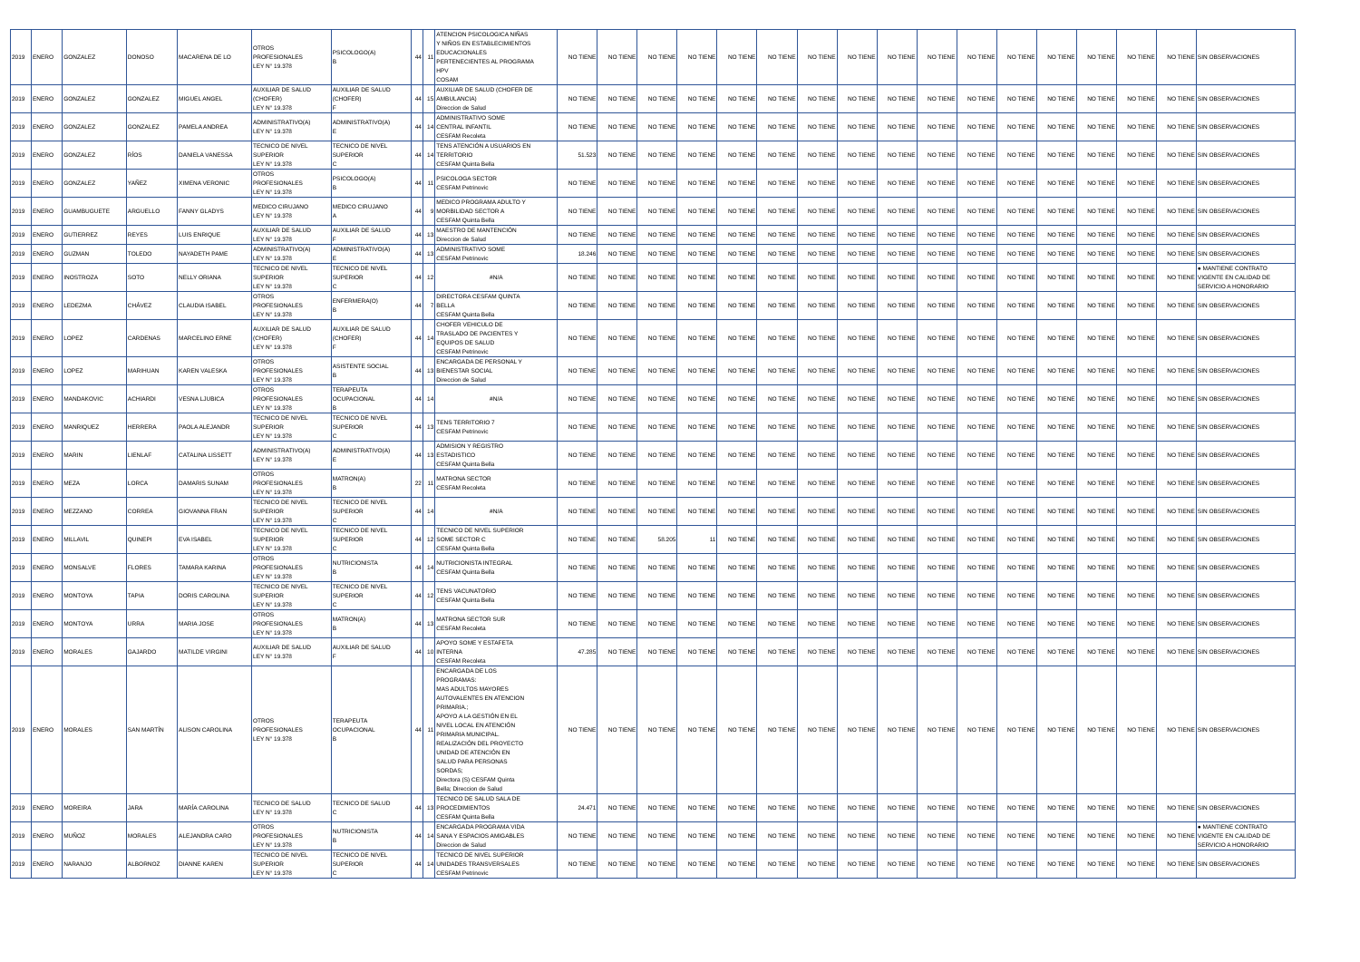| 2019 | ENERO | GONZALEZ | DONOSO | MACARENA DE LO | OTROS PROFESIONALES LEY N° 19.378 | PSICOLOGO(A) B | 44 | 11 | ATENCION PSICOLOGICA NIÑAS Y NIÑOS EN ESTABLECIMIENTOS EDUCACIONALES PERTENECIENTES AL PROGRAMA HPV COSAM | NO TIENE | NO TIENE | NO TIENE | NO TIENE | NO TIENE | NO TIENE | NO TIENE | NO TIENE | NO TIENE | NO TIENE | NO TIENE | NO TIENE | NO TIENE | NO TIENE | NO TIENE | NO TIENE | SIN OBSERVACIONES |
| 2019 | ENERO | GONZALEZ | GONZALEZ | MIGUEL ANGEL | AUXILIAR DE SALUD (CHOFER) LEY N° 19.378 | AUXILIAR DE SALUD (CHOFER) F | 44 | 15 | AUXILIAR DE SALUD (CHOFER DE AMBULANCIA) Direccion de Salud | NO TIENE | NO TIENE | NO TIENE | NO TIENE | NO TIENE | NO TIENE | NO TIENE | NO TIENE | NO TIENE | NO TIENE | NO TIENE | NO TIENE | NO TIENE | NO TIENE | NO TIENE | NO TIENE | SIN OBSERVACIONES |
| 2019 | ENERO | GONZALEZ | GONZALEZ | PAMELA ANDREA | ADMINISTRATIVO(A) LEY N° 19.378 | ADMINISTRATIVO(A) E | 44 | 14 | ADMINISTRATIVO SOME CENTRAL INFANTIL CESFAM Recoleta | NO TIENE | NO TIENE | NO TIENE | NO TIENE | NO TIENE | NO TIENE | NO TIENE | NO TIENE | NO TIENE | NO TIENE | NO TIENE | NO TIENE | NO TIENE | NO TIENE | NO TIENE | NO TIENE | SIN OBSERVACIONES |
| 2019 | ENERO | GONZALEZ | RÍOS | DANIELA VANESSA | TECNICO DE NIVEL SUPERIOR LEY N° 19.378 | TECNICO DE NIVEL SUPERIOR C | 44 | 14 | TENS ATENCIÓN A USUARIOS EN TERRITORIO CESFAM Quinta Bella | 51.523 | NO TIENE | NO TIENE | NO TIENE | NO TIENE | NO TIENE | NO TIENE | NO TIENE | NO TIENE | NO TIENE | NO TIENE | NO TIENE | NO TIENE | NO TIENE | NO TIENE | NO TIENE | SIN OBSERVACIONES |
| 2019 | ENERO | GONZALEZ | YAÑEZ | XIMENA VERONIC | OTROS PROFESIONALES LEY N° 19.378 | PSICOLOGO(A) B | 44 | 11 | PSICOLOGA SECTOR CESFAM Petrinovic | NO TIENE | NO TIENE | NO TIENE | NO TIENE | NO TIENE | NO TIENE | NO TIENE | NO TIENE | NO TIENE | NO TIENE | NO TIENE | NO TIENE | NO TIENE | NO TIENE | NO TIENE | NO TIENE | SIN OBSERVACIONES |
| 2019 | ENERO | GUAMBUGUETE | ARGUELLO | FANNY GLADYS | MEDICO CIRUJANO LEY N° 19.378 | MEDICO CIRUJANO A | 44 | 9 | MEDICO PROGRAMA ADULTO Y MORBILIDAD SECTOR A CESFAM Quinta Bella | NO TIENE | NO TIENE | NO TIENE | NO TIENE | NO TIENE | NO TIENE | NO TIENE | NO TIENE | NO TIENE | NO TIENE | NO TIENE | NO TIENE | NO TIENE | NO TIENE | NO TIENE | NO TIENE | SIN OBSERVACIONES |
| 2019 | ENERO | GUTIERREZ | REYES | LUIS ENRIQUE | AUXILIAR DE SALUD LEY N° 19.378 | AUXILIAR DE SALUD F | 44 | 13 | MAESTRO DE MANTENCIÓN Direccion de Salud | NO TIENE | NO TIENE | NO TIENE | NO TIENE | NO TIENE | NO TIENE | NO TIENE | NO TIENE | NO TIENE | NO TIENE | NO TIENE | NO TIENE | NO TIENE | NO TIENE | NO TIENE | NO TIENE | SIN OBSERVACIONES |
| 2019 | ENERO | GUZMAN | TOLEDO | NAYADETH PAME | ADMINISTRATIVO(A) LEY N° 19.378 | ADMINISTRATIVO(A) E | 44 | 13 | ADMINISTRATIVO SOME CESFAM Petrinovic | 18.246 | NO TIENE | NO TIENE | NO TIENE | NO TIENE | NO TIENE | NO TIENE | NO TIENE | NO TIENE | NO TIENE | NO TIENE | NO TIENE | NO TIENE | NO TIENE | NO TIENE | NO TIENE | SIN OBSERVACIONES |
| 2019 | ENERO | INOSTROZA | SOTO | NELLY ORIANA | TECNICO DE NIVEL SUPERIOR LEY N° 19.378 | TECNICO DE NIVEL SUPERIOR C | 44 | 12 | #N/A | NO TIENE | NO TIENE | NO TIENE | NO TIENE | NO TIENE | NO TIENE | NO TIENE | NO TIENE | NO TIENE | NO TIENE | NO TIENE | NO TIENE | NO TIENE | NO TIENE | NO TIENE | NO TIENE | ● MANTIENE CONTRATO VIGENTE EN CALIDAD DE SERVICIO A HONORARIO |
| 2019 | ENERO | LEDEZMA | CHÁVEZ | CLAUDIA ISABEL | OTROS PROFESIONALES LEY N° 19.378 | ENFERMERA(O) B | 44 | 7 | DIRECTORA CESFAM QUINTA BELLA CESFAM Quinta Bella | NO TIENE | NO TIENE | NO TIENE | NO TIENE | NO TIENE | NO TIENE | NO TIENE | NO TIENE | NO TIENE | NO TIENE | NO TIENE | NO TIENE | NO TIENE | NO TIENE | NO TIENE | NO TIENE | SIN OBSERVACIONES |
| 2019 | ENERO | LOPEZ | CARDENAS | MARCELINO ERNE | AUXILIAR DE SALUD (CHOFER) LEY N° 19.378 | AUXILIAR DE SALUD (CHOFER) F | 44 | 14 | CHOFER VEHICULO DE TRASLADO DE PACIENTES Y EQUIPOS DE SALUD CESFAM Petrinovic | NO TIENE | NO TIENE | NO TIENE | NO TIENE | NO TIENE | NO TIENE | NO TIENE | NO TIENE | NO TIENE | NO TIENE | NO TIENE | NO TIENE | NO TIENE | NO TIENE | NO TIENE | NO TIENE | SIN OBSERVACIONES |
| 2019 | ENERO | LOPEZ | MARIHUAN | KAREN VALESKA | OTROS PROFESIONALES LEY N° 19.378 | ASISTENTE SOCIAL B | 44 | 13 | ENCARGADA DE PERSONAL Y BIENESTAR SOCIAL Direccion de Salud | NO TIENE | NO TIENE | NO TIENE | NO TIENE | NO TIENE | NO TIENE | NO TIENE | NO TIENE | NO TIENE | NO TIENE | NO TIENE | NO TIENE | NO TIENE | NO TIENE | NO TIENE | NO TIENE | SIN OBSERVACIONES |
| 2019 | ENERO | MANDAKOVIC | ACHIARDI | VESNA LJUBICA | OTROS PROFESIONALES LEY N° 19.378 | TERAPEUTA OCUPACIONAL B | 44 | 14 | #N/A | NO TIENE | NO TIENE | NO TIENE | NO TIENE | NO TIENE | NO TIENE | NO TIENE | NO TIENE | NO TIENE | NO TIENE | NO TIENE | NO TIENE | NO TIENE | NO TIENE | NO TIENE | NO TIENE | SIN OBSERVACIONES |
| 2019 | ENERO | MANRIQUEZ | HERRERA | PAOLA ALEJANDR | TECNICO DE NIVEL SUPERIOR LEY N° 19.378 | TECNICO DE NIVEL SUPERIOR C | 44 | 13 | TENS TERRITORIO 7 CESFAM Petrinovic | NO TIENE | NO TIENE | NO TIENE | NO TIENE | NO TIENE | NO TIENE | NO TIENE | NO TIENE | NO TIENE | NO TIENE | NO TIENE | NO TIENE | NO TIENE | NO TIENE | NO TIENE | NO TIENE | SIN OBSERVACIONES |
| 2019 | ENERO | MARIN | LIENLAF | CATALINA LISSETT | ADMINISTRATIVO(A) LEY N° 19.378 | ADMINISTRATIVO(A) E | 44 | 13 | ADMISION Y REGISTRO ESTADISTICO CESFAM Quinta Bella | NO TIENE | NO TIENE | NO TIENE | NO TIENE | NO TIENE | NO TIENE | NO TIENE | NO TIENE | NO TIENE | NO TIENE | NO TIENE | NO TIENE | NO TIENE | NO TIENE | NO TIENE | NO TIENE | SIN OBSERVACIONES |
| 2019 | ENERO | MEZA | LORCA | DAMARIS SUNAM | OTROS PROFESIONALES LEY N° 19.378 | MATRON(A) B | 22 | 11 | MATRONA SECTOR CESFAM Recoleta | NO TIENE | NO TIENE | NO TIENE | NO TIENE | NO TIENE | NO TIENE | NO TIENE | NO TIENE | NO TIENE | NO TIENE | NO TIENE | NO TIENE | NO TIENE | NO TIENE | NO TIENE | NO TIENE | SIN OBSERVACIONES |
| 2019 | ENERO | MEZZANO | CORREA | GIOVANNA FRAN | TECNICO DE NIVEL SUPERIOR LEY N° 19.378 | TECNICO DE NIVEL SUPERIOR C | 44 | 14 | #N/A | NO TIENE | NO TIENE | NO TIENE | NO TIENE | NO TIENE | NO TIENE | NO TIENE | NO TIENE | NO TIENE | NO TIENE | NO TIENE | NO TIENE | NO TIENE | NO TIENE | NO TIENE | NO TIENE | SIN OBSERVACIONES |
| 2019 | ENERO | MILLAVIL | QUINEPI | EVA ISABEL | TECNICO DE NIVEL SUPERIOR LEY N° 19.378 | TECNICO DE NIVEL SUPERIOR C | 44 | 12 | TECNICO DE NIVEL SUPERIOR SOME SECTOR C CESFAM Quinta Bella | NO TIENE | NO TIENE | 58.205 | 11 | NO TIENE | NO TIENE | NO TIENE | NO TIENE | NO TIENE | NO TIENE | NO TIENE | NO TIENE | NO TIENE | NO TIENE | NO TIENE | NO TIENE | SIN OBSERVACIONES |
| 2019 | ENERO | MONSALVE | FLORES | TAMARA KARINA | OTROS PROFESIONALES LEY N° 19.378 | NUTRICIONISTA B | 44 | 14 | NUTRICIONISTA INTEGRAL CESFAM Quinta Bella | NO TIENE | NO TIENE | NO TIENE | NO TIENE | NO TIENE | NO TIENE | NO TIENE | NO TIENE | NO TIENE | NO TIENE | NO TIENE | NO TIENE | NO TIENE | NO TIENE | NO TIENE | NO TIENE | SIN OBSERVACIONES |
| 2019 | ENERO | MONTOYA | TAPIA | DORIS CAROLINA | TECNICO DE NIVEL SUPERIOR LEY N° 19.378 | TECNICO DE NIVEL SUPERIOR C | 44 | 12 | TENS VACUNATORIO CESFAM Quinta Bella | NO TIENE | NO TIENE | NO TIENE | NO TIENE | NO TIENE | NO TIENE | NO TIENE | NO TIENE | NO TIENE | NO TIENE | NO TIENE | NO TIENE | NO TIENE | NO TIENE | NO TIENE | NO TIENE | SIN OBSERVACIONES |
| 2019 | ENERO | MONTOYA | URRA | MARIA JOSE | OTROS PROFESIONALES LEY N° 19.378 | MATRON(A) B | 44 | 13 | MATRONA SECTOR SUR CESFAM Recoleta | NO TIENE | NO TIENE | NO TIENE | NO TIENE | NO TIENE | NO TIENE | NO TIENE | NO TIENE | NO TIENE | NO TIENE | NO TIENE | NO TIENE | NO TIENE | NO TIENE | NO TIENE | NO TIENE | SIN OBSERVACIONES |
| 2019 | ENERO | MORALES | GAJARDO | MATILDE VIRGINI | AUXILIAR DE SALUD LEY N° 19.378 | AUXILIAR DE SALUD F | 44 | 10 | APOYO SOME Y ESTAFETA INTERNA CESFAM Recoleta | 47.285 | NO TIENE | NO TIENE | NO TIENE | NO TIENE | NO TIENE | NO TIENE | NO TIENE | NO TIENE | NO TIENE | NO TIENE | NO TIENE | NO TIENE | NO TIENE | NO TIENE | NO TIENE | SIN OBSERVACIONES |
| 2019 | ENERO | MORALES | SAN MARTÍN | ALISON CAROLINA | OTROS PROFESIONALES LEY N° 19.378 | TERAPEUTA OCUPACIONAL B | 44 | 11 | ENCARGADA DE LOS PROGRAMAS: MAS ADULTOS MAYORES AUTOVALENTES EN ATENCION PRIMARIA.; APOYO A LA GESTIÓN EN EL NIVEL LOCAL EN ATENCIÓN PRIMARIA MUNICIPAL. REALIZACIÓN DEL PROYECTO UNIDAD DE ATENCIÓN EN SALUD PARA PERSONAS SORDAS; Directora (S) CESFAM Quinta Bella; Direccion de Salud | NO TIENE | NO TIENE | NO TIENE | NO TIENE | NO TIENE | NO TIENE | NO TIENE | NO TIENE | NO TIENE | NO TIENE | NO TIENE | NO TIENE | NO TIENE | NO TIENE | NO TIENE | NO TIENE | SIN OBSERVACIONES |
| 2019 | ENERO | MOREIRA | JARA | MARÍA CAROLINA | TECNICO DE SALUD LEY N° 19.378 | TECNICO DE SALUD C | 44 | 13 | TECNICO DE SALUD SALA DE PROCEDIMIENTOS CESFAM Quinta Bella | 24.471 | NO TIENE | NO TIENE | NO TIENE | NO TIENE | NO TIENE | NO TIENE | NO TIENE | NO TIENE | NO TIENE | NO TIENE | NO TIENE | NO TIENE | NO TIENE | NO TIENE | NO TIENE | SIN OBSERVACIONES |
| 2019 | ENERO | MUÑOZ | MORALES | ALEJANDRA CARO | OTROS PROFESIONALES LEY N° 19.378 | NUTRICIONISTA B | 44 | 14 | ENCARGADA PROGRAMA VIDA SANA Y ESPACIOS AMIGABLES Direccion de Salud | NO TIENE | NO TIENE | NO TIENE | NO TIENE | NO TIENE | NO TIENE | NO TIENE | NO TIENE | NO TIENE | NO TIENE | NO TIENE | NO TIENE | NO TIENE | NO TIENE | NO TIENE | NO TIENE | ● MANTIENE CONTRATO VIGENTE EN CALIDAD DE SERVICIO A HONORARIO |
| 2019 | ENERO | NARANJO | ALBORNOZ | DIANNE KAREN | TECNICO DE NIVEL SUPERIOR LEY N° 19.378 | TECNICO DE NIVEL SUPERIOR C | 44 | 14 | TECNICO DE NIVEL SUPERIOR UNIDADES TRANSVERSALES CESFAM Petrinovic | NO TIENE | NO TIENE | NO TIENE | NO TIENE | NO TIENE | NO TIENE | NO TIENE | NO TIENE | NO TIENE | NO TIENE | NO TIENE | NO TIENE | NO TIENE | NO TIENE | NO TIENE | NO TIENE | SIN OBSERVACIONES |